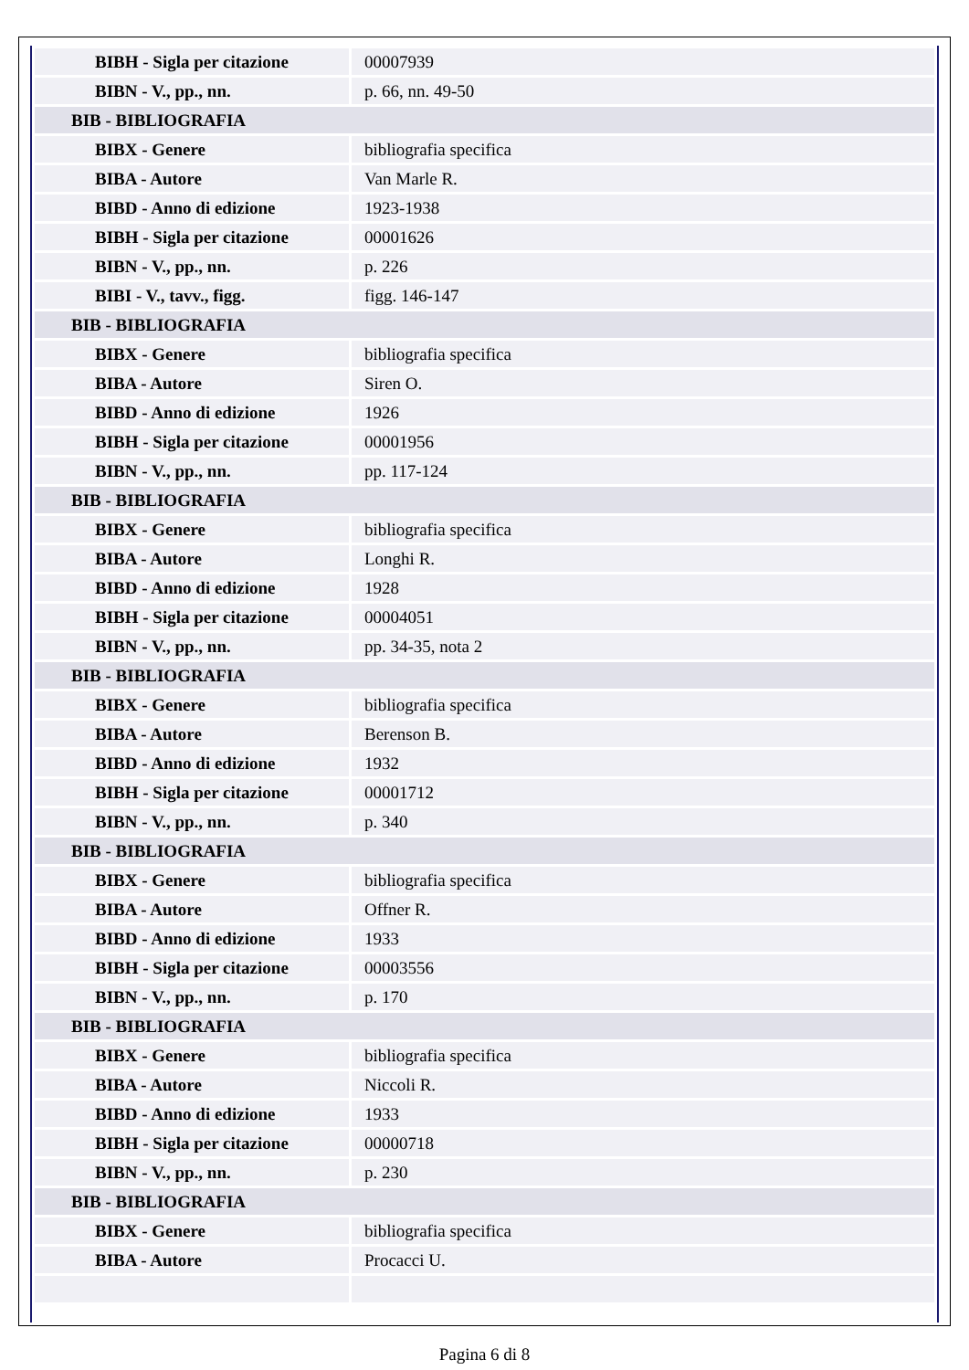| BIBH - Sigla per citazione | 00007939 |
| BIBN - V., pp., nn. | p. 66, nn. 49-50 |
| BIB - BIBLIOGRAFIA | |
| BIBX - Genere | bibliografia specifica |
| BIBA - Autore | Van Marle R. |
| BIBD - Anno di edizione | 1923-1938 |
| BIBH - Sigla per citazione | 00001626 |
| BIBN - V., pp., nn. | p. 226 |
| BIBI - V., tavv., figg. | figg. 146-147 |
| BIB - BIBLIOGRAFIA | |
| BIBX - Genere | bibliografia specifica |
| BIBA - Autore | Siren O. |
| BIBD - Anno di edizione | 1926 |
| BIBH - Sigla per citazione | 00001956 |
| BIBN - V., pp., nn. | pp. 117-124 |
| BIB - BIBLIOGRAFIA | |
| BIBX - Genere | bibliografia specifica |
| BIBA - Autore | Longhi R. |
| BIBD - Anno di edizione | 1928 |
| BIBH - Sigla per citazione | 00004051 |
| BIBN - V., pp., nn. | pp. 34-35, nota 2 |
| BIB - BIBLIOGRAFIA | |
| BIBX - Genere | bibliografia specifica |
| BIBA - Autore | Berenson B. |
| BIBD - Anno di edizione | 1932 |
| BIBH - Sigla per citazione | 00001712 |
| BIBN - V., pp., nn. | p. 340 |
| BIB - BIBLIOGRAFIA | |
| BIBX - Genere | bibliografia specifica |
| BIBA - Autore | Offner R. |
| BIBD - Anno di edizione | 1933 |
| BIBH - Sigla per citazione | 00003556 |
| BIBN - V., pp., nn. | p. 170 |
| BIB - BIBLIOGRAFIA | |
| BIBX - Genere | bibliografia specifica |
| BIBA - Autore | Niccoli R. |
| BIBD - Anno di edizione | 1933 |
| BIBH - Sigla per citazione | 00000718 |
| BIBN - V., pp., nn. | p. 230 |
| BIB - BIBLIOGRAFIA | |
| BIBX - Genere | bibliografia specifica |
| BIBA - Autore | Procacci U. |
Pagina 6 di 8